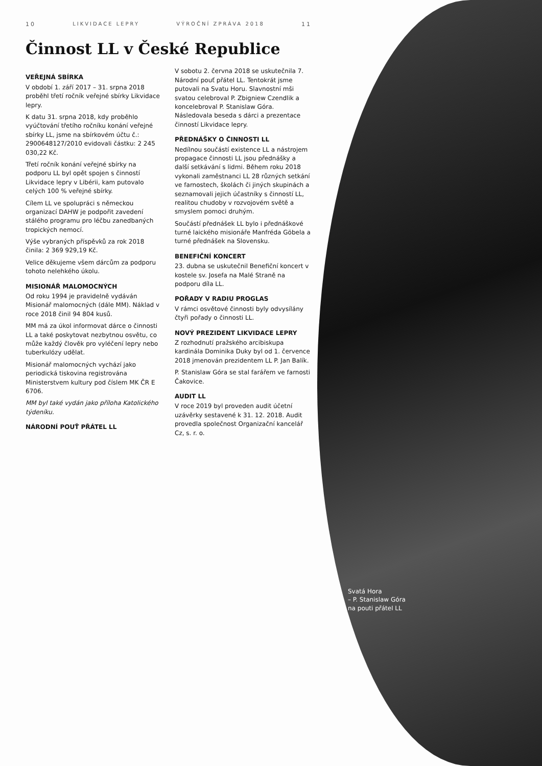10 LIKVIDACE LEPRY VÝROČNÍ ZPRÁVA 2018 11
Činnost LL v České Republice
VEŘEJNÁ SBÍRKA
V období 1. září 2017 – 31. srpna 2018 proběhl třetí ročník veřejné sbírky Likvidace lepry.
K datu 31. srpna 2018, kdy proběhlo vyúčtování třetího ročníku konání veřejné sbírky LL, jsme na sbírkovém účtu č.: 2900648127/2010 evidovali částku: 2 245 030,22 Kč.
Třetí ročník konání veřejné sbírky na podporu LL byl opět spojen s činností Likvidace lepry v Libérii, kam putovalo celých 100 % veřejné sbírky.
Cílem LL ve spolupráci s německou organizací DAHW je podpořit zavedení stálého programu pro léčbu zanedbaných tropických nemocí.
Výše vybraných příspěvků za rok 2018 činila: 2 369 929,19 Kč.
Velice děkujeme všem dárcům za podporu tohoto nelehkého úkolu.
MISIONÁŘ MALOMOCNÝCH
Od roku 1994 je pravidelně vydáván Misionář malomocných (dále MM). Náklad v roce 2018 činil 94 804 kusů.
MM má za úkol informovat dárce o činnosti LL a také poskytovat nezbytnou osvětu, co může každý člověk pro vyléčení lepry nebo tuberkulózy udělat.
Misionář malomocných vychází jako periodická tiskovina registrována Ministerstvem kultury pod číslem MK ČR E 6706.
MM byl také vydán jako příloha Katolického týdeníku.
NÁRODNÍ POUŤ PŘÁTEL LL
V sobotu 2. června 2018 se uskutečnila 7. Národní pouť přátel LL. Tentokrát jsme putovali na Svatu Horu. Slavnostní mši svatou celebroval P. Zbigniew Czendlik a koncelebroval P. Stanislaw Góra. Následovala beseda s dárci a prezentace činností Likvidace lepry.
PŘEDNÁŠKY O ČINNOSTI LL
Nedílnou součástí existence LL a nástrojem propagace činnosti LL jsou přednášky a další setkávání s lidmi. Během roku 2018 vykonali zaměstnanci LL 28 různých setkání ve farnostech, školách či jiných skupinách a seznamovali jejich účastníky s činností LL, realitou chudoby v rozvojovém světě a smyslem pomoci druhým.
Součástí přednášek LL bylo i přednáškové turné laického misionáře Manfréda Göbela a turné přednášek na Slovensku.
BENEFIČNÍ KONCERT
23. dubna se uskutečnil Benefiční koncert v kostele sv. Josefa na Malé Straně na podporu díla LL.
POŘADY V RADIU PROGLAS
V rámci osvětové činnosti byly odvysílány čtyři pořady o činnosti LL.
NOVÝ PREZIDENT LIKVIDACE LEPRY
Z rozhodnutí pražského arcibiskupa kardinála Dominika Duky byl od 1. července 2018 jmenován prezidentem LL P. Jan Balík.
P. Stanislaw Góra se stal farářem ve farnosti Čakovice.
AUDIT LL
V roce 2019 byl proveden audit účetní uzávěrky sestavené k 31. 12. 2018. Audit provedla společnost Organizační kancelář Cz, s. r. o.
Svatá Hora
– P. Stanislaw Góra
na pouti přátel LL